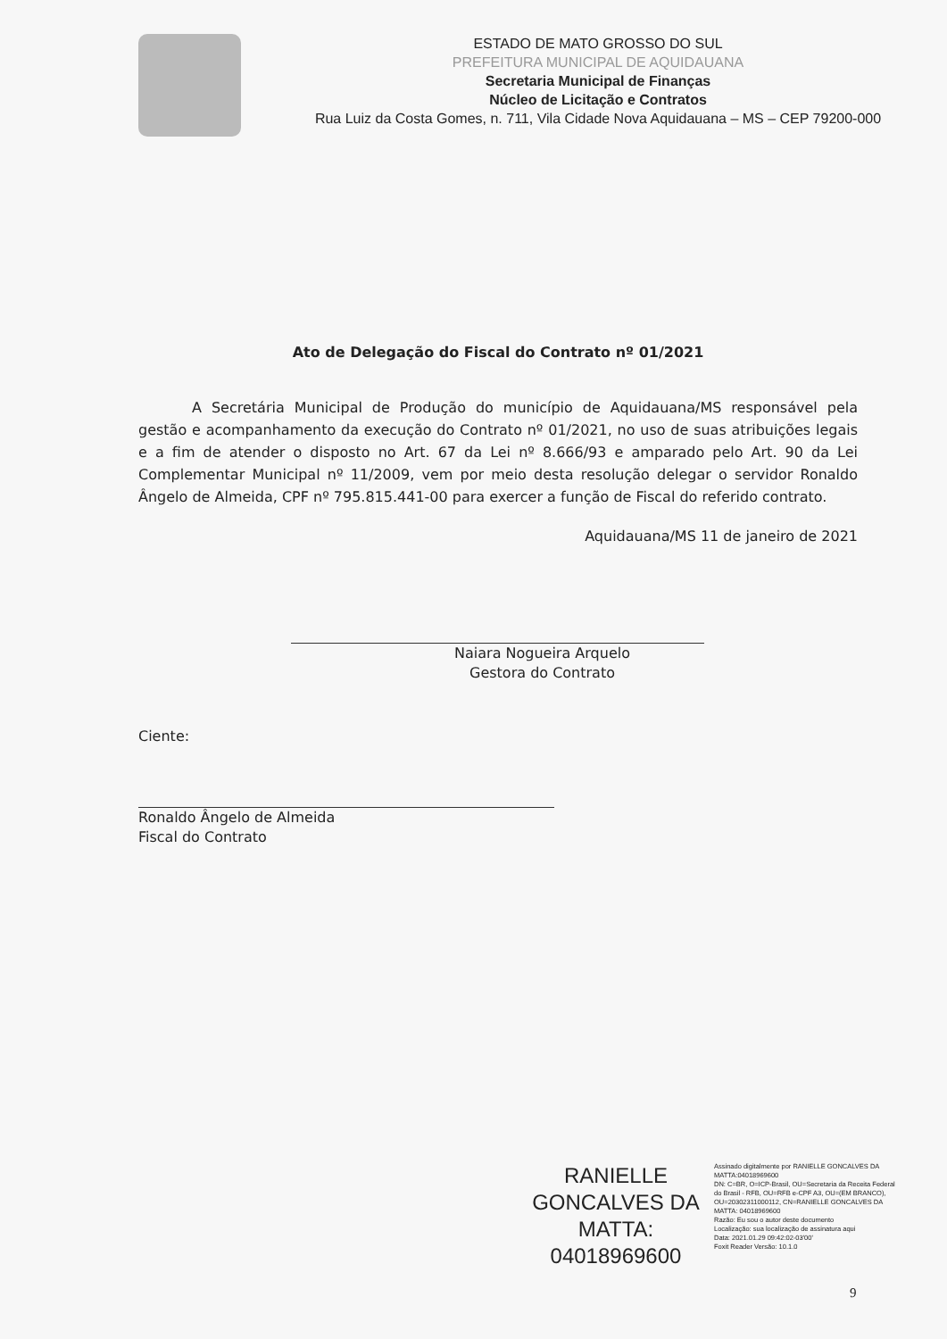ESTADO DE MATO GROSSO DO SUL
PREFEITURA MUNICIPAL DE AQUIDAUANA
Secretaria Municipal de Finanças
Núcleo de Licitação e Contratos
Rua Luiz da Costa Gomes, n. 711, Vila Cidade Nova Aquidauana – MS – CEP 79200-000
Ato de Delegação do Fiscal do Contrato nº 01/2021
A Secretária Municipal de Produção do município de Aquidauana/MS responsável pela gestão e acompanhamento da execução do Contrato nº 01/2021, no uso de suas atribuições legais e a fim de atender o disposto no Art. 67 da Lei nº 8.666/93 e amparado pelo Art. 90 da Lei Complementar Municipal nº 11/2009, vem por meio desta resolução delegar o servidor Ronaldo Ângelo de Almeida, CPF nº 795.815.441-00 para exercer a função de Fiscal do referido contrato.
Aquidauana/MS 11 de janeiro de 2021
Naiara Nogueira Arquelo
Gestora do Contrato
Ciente:
Ronaldo Ângelo de Almeida
Fiscal do Contrato
RANIELLE GONCALVES DA MATTA: 04018969600
Assinado digitalmente por RANIELLE GONCALVES DA MATTA:04018969600
DN: C=BR, O=ICP-Brasil, OU=Secretaria da Receita Federal do Brasil - RFB, OU=RFB e-CPF A3, OU=(EM BRANCO), OU=20302311000112, CN=RANIELLE GONCALVES DA MATTA: 04018969600
Razão: Eu sou o autor deste documento
Localização: sua localização de assinatura aqui
Data: 2021.01.29 09:42:02-03'00'
Foxit Reader Versão: 10.1.0
9